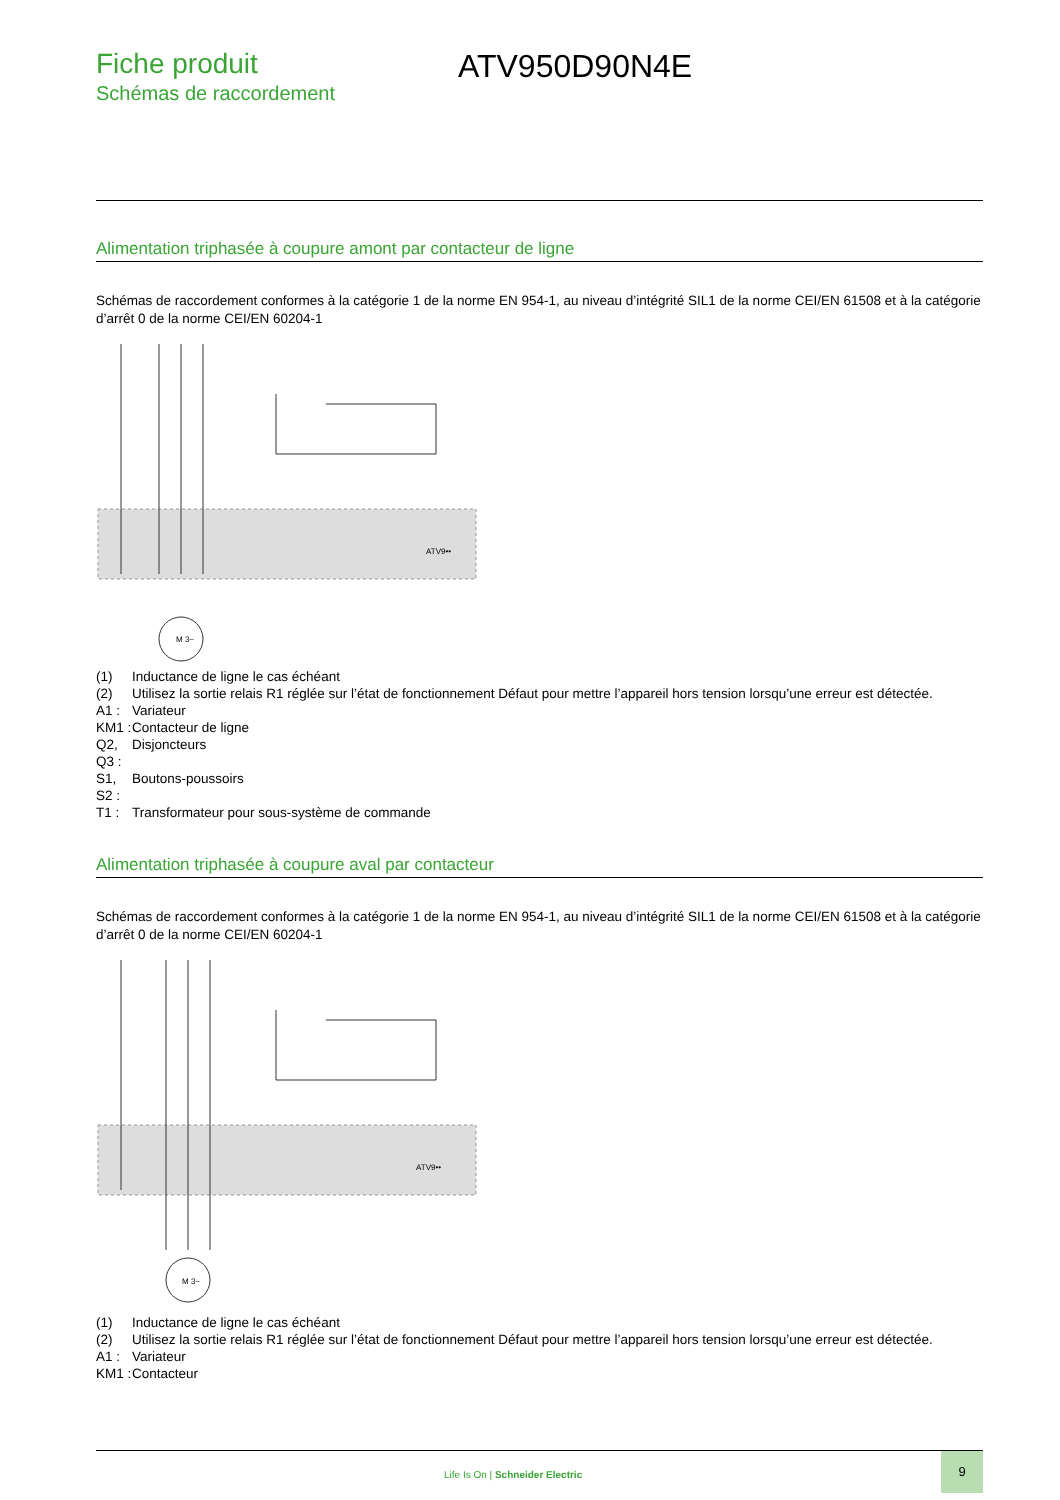Fiche produit
Schémas de raccordement
ATV950D90N4E
Alimentation triphasée à coupure amont par contacteur de ligne
Schémas de raccordement conformes à la catégorie 1 de la norme EN 954-1, au niveau d’intégrité SIL1 de la norme CEI/EN 61508 et à la catégorie d’arrêt 0 de la norme CEI/EN 60204-1
ATV9••
M 3~
(1) Inductance de ligne le cas échéant
(2) Utilisez la sortie relais R1 réglée sur l’état de fonctionnement Défaut pour mettre l’appareil hors tension lorsqu’une erreur est détectée.
A1 : Variateur
KM1 : Contacteur de ligne
Q2, Q3 : Disjoncteurs
S1, S2 : Boutons-poussoirs
T1 : Transformateur pour sous-système de commande
Alimentation triphasée à coupure aval par contacteur
Schémas de raccordement conformes à la catégorie 1 de la norme EN 954-1, au niveau d’intégrité SIL1 de la norme CEI/EN 61508 et à la catégorie d’arrêt 0 de la norme CEI/EN 60204-1
ATV9••
M 3~
(1) Inductance de ligne le cas échéant
(2) Utilisez la sortie relais R1 réglée sur l’état de fonctionnement Défaut pour mettre l’appareil hors tension lorsqu’une erreur est détectée.
A1 : Variateur
KM1 : Contacteur
Life Is On | Schneider Electric
9